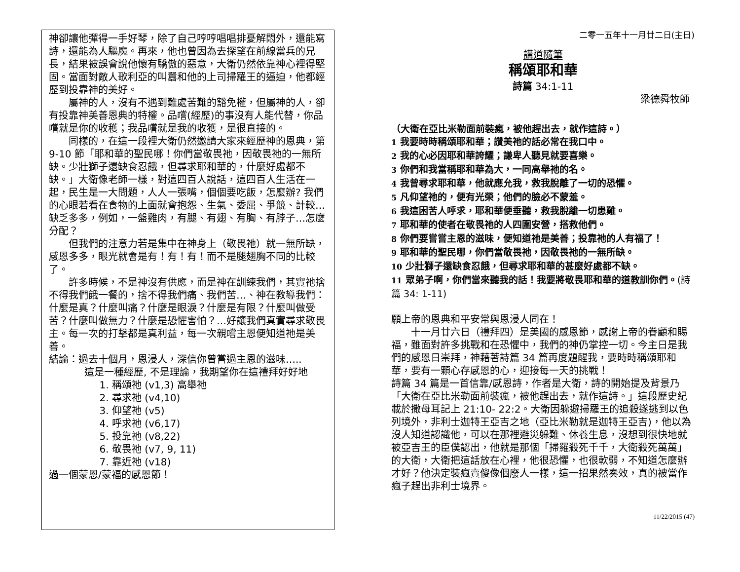神卻讓他彈得一手好琴，除了自己哼哼唱唱排憂解悶外，還能寫詩，還能為人驅魔。再來，他也曾因為去探望在前線當兵的兄長，結果被誤會說他懷有驕傲的惡意，大衛仍然依靠神心裡得堅固。當面對敵人歌利亞的叫囂和他的上司掃羅王的逼迫，他都經歷到投靠神的美好。
屬神的人，沒有不遇到難處苦難的豁免權，但屬神的人，卻有投靠神美善恩典的特權。品嚐(經歷)的事沒有人能代替，你品嚐就是你的收穫；我品嚐就是我的收獲，是很直接的。
同樣的，在這一段裡大衛仍然邀請大家來經歷神的恩典，第 9-10 節「耶和華的聖民哪！你們當敬畏祂，因敬畏祂的一無所缺。少壯獅子還缺食忍餓，但尋求耶和華的，什麼好處都不缺。」大衛像老師一樣，對這四百人說話，這四百人生活在一起，民生是一大問題，人人一張嘴，個個要吃飯，怎麼辦? 我們的心眼若看在食物的上面就會抱怨、生氣、委屈、爭競、計較…缺乏多多，例如，一盤雞肉，有腿、有翅、有胸、有脖子…怎麼分配？
但我們的注意力若是集中在神身上（敬畏祂）就一無所缺，感恩多多，眼光就會是有！有！有！而不是腿翅胸不同的比較了。
許多時候，不是神沒有供應，而是神在訓練我們，其實祂捨不得我們餓一餐的，捨不得我們痛、我們苦…、神在教導我們：什麼是真？什麼叫痛？什麼是眼淚？什麼是有限？什麼叫做受苦？什麼叫做無力？什麼是恐懼害怕？…好讓我們真實尋求敬畏主。每一次的打擊都是真利益，每一次親嚐主恩便知道祂是美善。
結論：過去十個月，恩浸人，深信你曾嘗過主恩的滋味…..
這是一種經歷, 不是理論，我期望你在這禮拜好好地
1. 稱頌祂 (v1,3) 高舉祂
2. 尋求祂 (v4,10)
3. 仰望祂 (v5)
4. 呼求祂 (v6,17)
5. 投靠祂 (v8,22)
6. 敬畏祂 (v7, 9, 11)
7. 靠近祂 (v18)
過一個蒙恩/蒙福的感恩節！
二零一五年十一月廿二日(主日)
講道隨筆
稱頌耶和華
詩篇 34:1-11
梁德舜牧師
（大衛在亞比米勒面前裝瘋，被他趕出去，就作這詩。）
1 我要時時稱頌耶和華；讚美祂的話必常在我口中。
2 我的心必因耶和華誇耀；謙卑人聽見就要喜樂。
3 你們和我當稱耶和華為大，一同高舉祂的名。
4 我曾尋求耶和華，他就應允我，救我脫離了一切的恐懼。
5 凡仰望祂的，便有光榮；他們的臉必不蒙羞。
6 我這困苦人呼求，耶和華便垂聽，救我脫離一切患難。
7 耶和華的使者在敬畏祂的人四圍安營，搭救他們。
8 你們要嘗嘗主恩的滋味，便知道祂是美善；投靠祂的人有福了！
9 耶和華的聖民哪，你們當敬畏祂，因敬畏祂的一無所缺。
10 少壯獅子還缺食忍餓，但尋求耶和華的甚麼好處都不缺。
11 眾弟子啊，你們當來聽我的話！我要將敬畏耶和華的道教訓你們。(詩篇 34: 1-11)
願上帝的恩典和平安常與恩浸人同在！
十一月廿六日（禮拜四）是美國的感恩節，感謝上帝的眷顧和賜福，雖面對許多挑戰和在恐懼中，我們的神仍掌控一切。今主日是我們的感恩日崇拜，神藉著詩篇 34 篇再度題醒我，要時時稱頌耶和華，要有一顆心存感恩的心，迎接每一天的挑戰！
詩篇 34 篇是一首信靠/感恩詩，作者是大衛，詩的開始提及背景乃「大衛在亞比米勒面前裝瘋，被他趕出去，就作這詩。」這段歷史紀載於撒母耳記上 21:10- 22:2。大衛因躲避掃羅王的追殺遂逃到以色列境外，非利士迦特王亞吉之地（亞比米勒就是迦特王亞吉)，他以為沒人知道認識他，可以在那裡避災躲難、休養生息，沒想到很快地就被亞吉王的臣僕認出，他就是那個「掃羅殺死千千，大衛殺死萬萬」的大衛，大衛把這話放在心裡，他很恐懼，也很軟弱，不知道怎麼辦才好？他決定裝瘋賣傻像個廢人一樣，這一招果然奏效，真的被當作瘋子趕出非利士境界。
11/22/2015 (47)